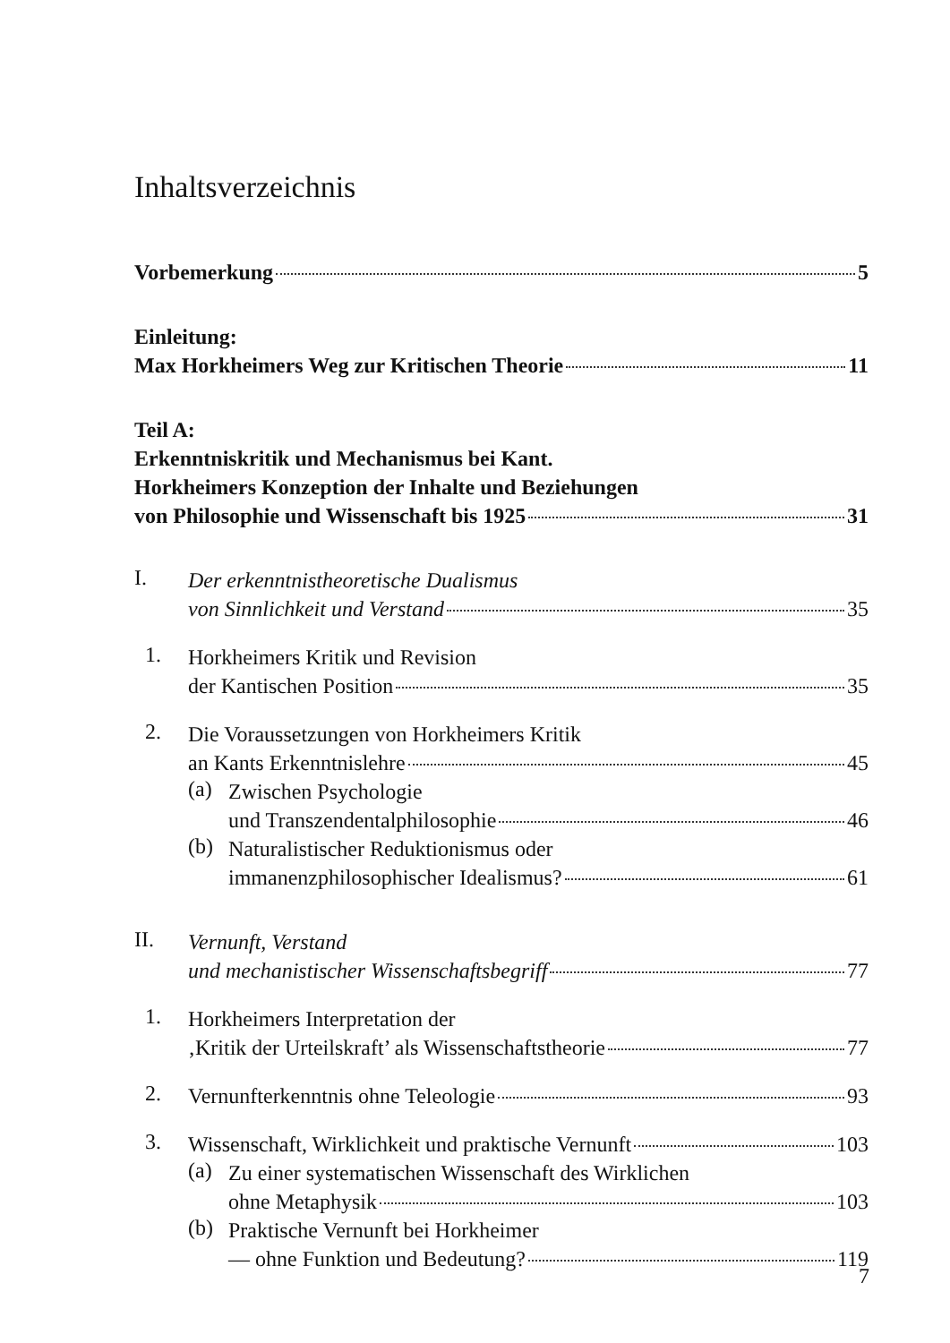Inhaltsverzeichnis
Vorbemerkung 5
Einleitung:
Max Horkheimers Weg zur Kritischen Theorie 11
Teil A:
Erkenntniskritik und Mechanismus bei Kant.
Horkheimers Konzeption der Inhalte und Beziehungen
von Philosophie und Wissenschaft bis 1925 31
I.
Der erkenntnistheoretische Dualismus
von Sinnlichkeit und Verstand 35
1.
Horkheimers Kritik und Revision
der Kantischen Position 35
2.
Die Voraussetzungen von Horkheimers Kritik
an Kants Erkenntnislehre 45
(a)
Zwischen Psychologie
und Transzendentalphilosophie 46
(b)
Naturalistischer Reduktionismus oder
immanenzphilosophischer Idealismus? 61
II.
Vernunft, Verstand
und mechanistischer Wissenschaftsbegriff 77
1.
Horkheimers Interpretation der
‚Kritik der Urteilskraft’ als Wissenschaftstheorie 77
2.
Vernunfterkenntnis ohne Teleologie 93
3.
Wissenschaft, Wirklichkeit und praktische Vernunft 103
(a)
Zu einer systematischen Wissenschaft des Wirklichen
ohne Metaphysik 103
(b)
Praktische Vernunft bei Horkheimer
— ohne Funktion und Bedeutung? 119
7